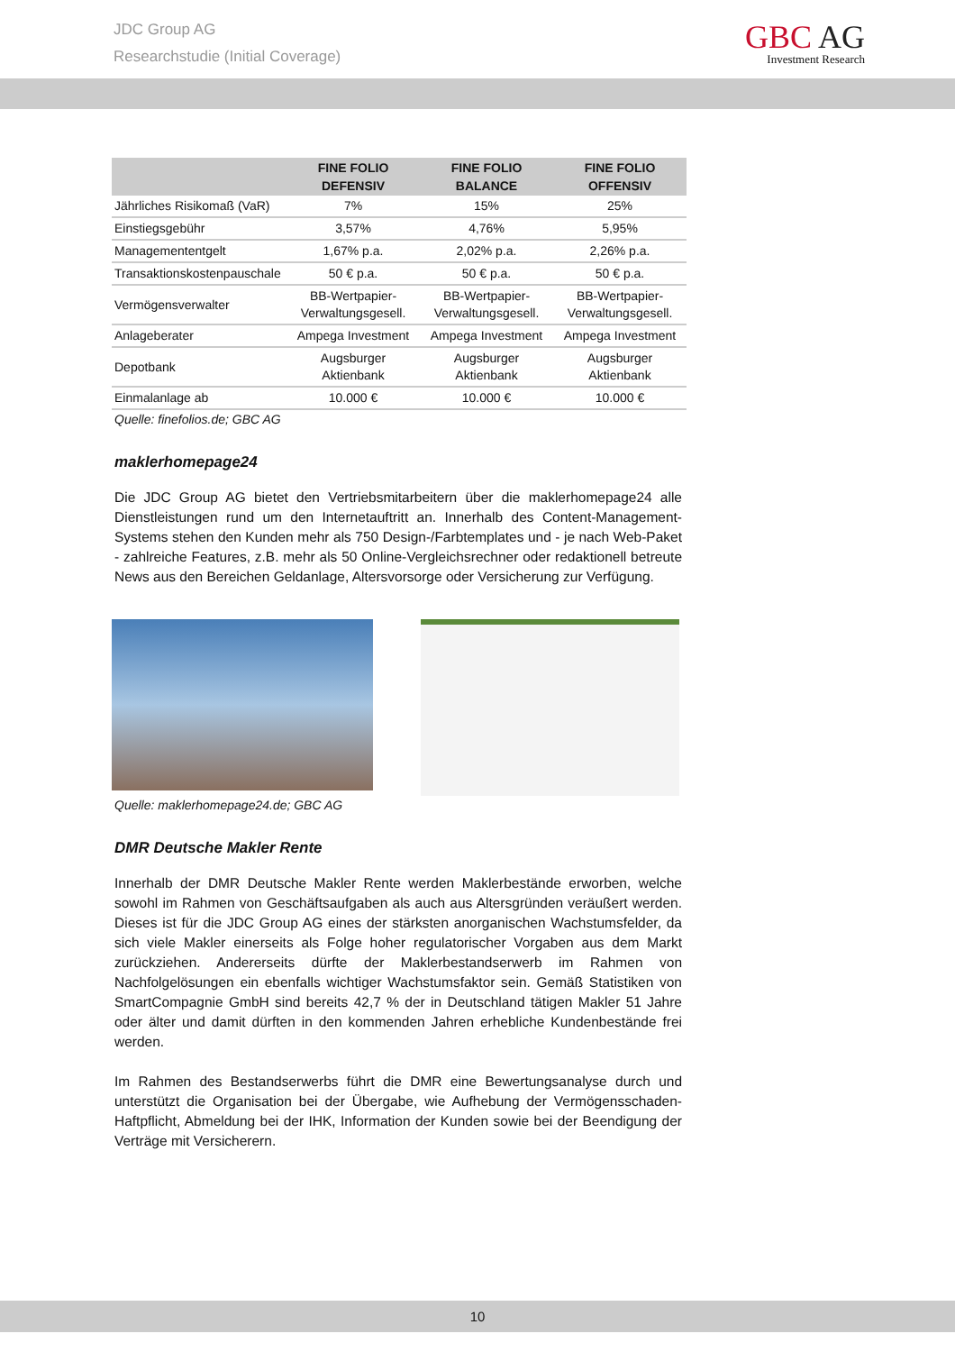JDC Group AG
Researchstudie (Initial Coverage)
GBC AG
Investment Research
| | FINE FOLIO DEFENSIV | FINE FOLIO BALANCE | FINE FOLIO OFFENSIV |
| --- | --- | --- | --- |
| Jährliches Risikomaß (VaR) | 7% | 15% | 25% |
| Einstiegsgebühr | 3,57% | 4,76% | 5,95% |
| Managemententgelt | 1,67% p.a. | 2,02% p.a. | 2,26% p.a. |
| Transaktionskostenpauschale | 50 € p.a. | 50 € p.a. | 50 € p.a. |
| Vermögensverwalter | BB-Wertpapier- Verwaltungsgesell. | BB-Wertpapier- Verwaltungsgesell. | BB-Wertpapier- Verwaltungsgesell. |
| Anlageberater | Ampega Investment | Ampega Investment | Ampega Investment |
| Depotbank | Augsburger Aktienbank | Augsburger Aktienbank | Augsburger Aktienbank |
| Einmalanlage ab | 10.000 € | 10.000 € | 10.000 € |
Quelle: finefolios.de; GBC AG
maklerhomepage24
Die JDC Group AG bietet den Vertriebsmitarbeitern über die maklerhomepage24 alle Dienstleistungen rund um den Internetauftritt an. Innerhalb des Content-Management-Systems stehen den Kunden mehr als 750 Design-/Farbtemplates und - je nach Web-Paket - zahlreiche Features, z.B. mehr als 50 Online-Vergleichsrechner oder redaktionell betreute News aus den Bereichen Geldanlage, Altersvorsorge oder Versicherung zur Verfügung.
Quelle: maklerhomepage24.de; GBC AG
DMR Deutsche Makler Rente
Innerhalb der DMR Deutsche Makler Rente werden Maklerbestände erworben, welche sowohl im Rahmen von Geschäftsaufgaben als auch aus Altersgründen veräußert werden. Dieses ist für die JDC Group AG eines der stärksten anorganischen Wachstumsfelder, da sich viele Makler einerseits als Folge hoher regulatorischer Vorgaben aus dem Markt zurückziehen. Andererseits dürfte der Maklerbestandserwerb im Rahmen von Nachfolgelösungen ein ebenfalls wichtiger Wachstumsfaktor sein. Gemäß Statistiken von SmartCompagnie GmbH sind bereits 42,7 % der in Deutschland tätigen Makler 51 Jahre oder älter und damit dürften in den kommenden Jahren erhebliche Kundenbestände frei werden.
Im Rahmen des Bestandserwerbs führt die DMR eine Bewertungsanalyse durch und unterstützt die Organisation bei der Übergabe, wie Aufhebung der Vermögensschaden-Haftpflicht, Abmeldung bei der IHK, Information der Kunden sowie bei der Beendigung der Verträge mit Versicherern.
10